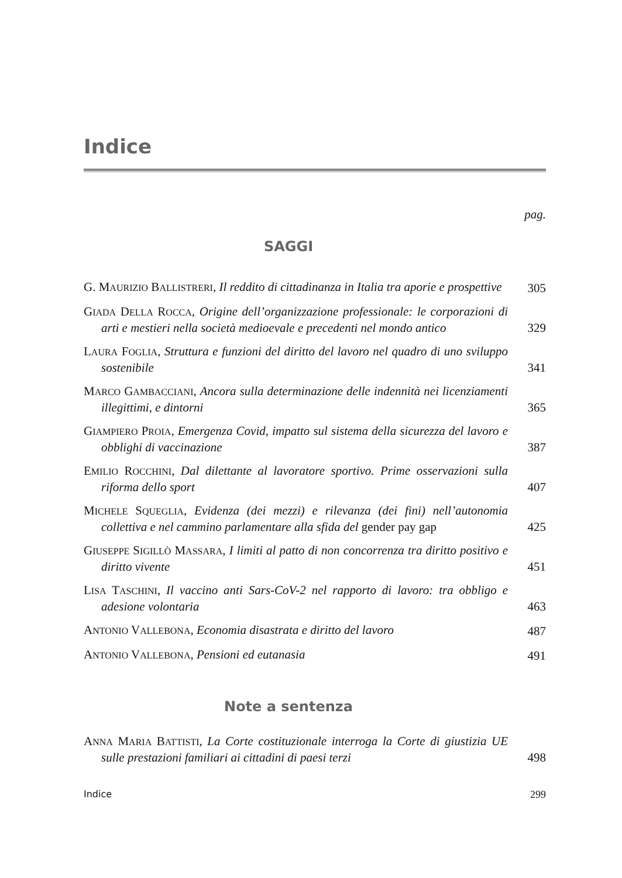Indice
pag.
SAGGI
G. MAURIZIO BALLISTRERI, Il reddito di cittadinanza in Italia tra aporie e prospettive
305
GIADA DELLA ROCCA, Origine dell’organizzazione professionale: le corporazioni di arti e mestieri nella società medioevale e precedenti nel mondo antico
329
LAURA FOGLIA, Struttura e funzioni del diritto del lavoro nel quadro di uno sviluppo sostenibile
341
MARCO GAMBACCIANI, Ancora sulla determinazione delle indennità nei licenziamenti illegittimi, e dintorni
365
GIAMPIERO PROIA, Emergenza Covid, impatto sul sistema della sicurezza del lavoro e obblighi di vaccinazione
387
EMILIO ROCCHINI, Dal dilettante al lavoratore sportivo. Prime osservazioni sulla riforma dello sport
407
MICHELE SQUEGLIA, Evidenza (dei mezzi) e rilevanza (dei fini) nell’autonomia collettiva e nel cammino parlamentare alla sfida del gender pay gap
425
GIUSEPPE SIGILLÒ MASSARA, I limiti al patto di non concorrenza tra diritto positivo e diritto vivente
451
LISA TASCHINI, Il vaccino anti Sars-CoV-2 nel rapporto di lavoro: tra obbligo e adesione volontaria
463
ANTONIO VALLEBONA, Economia disastrata e diritto del lavoro
487
ANTONIO VALLEBONA, Pensioni ed eutanasia
491
Note a sentenza
ANNA MARIA BATTISTI, La Corte costituzionale interroga la Corte di giustizia UE sulle prestazioni familiari ai cittadini di paesi terzi
498
Indice 299